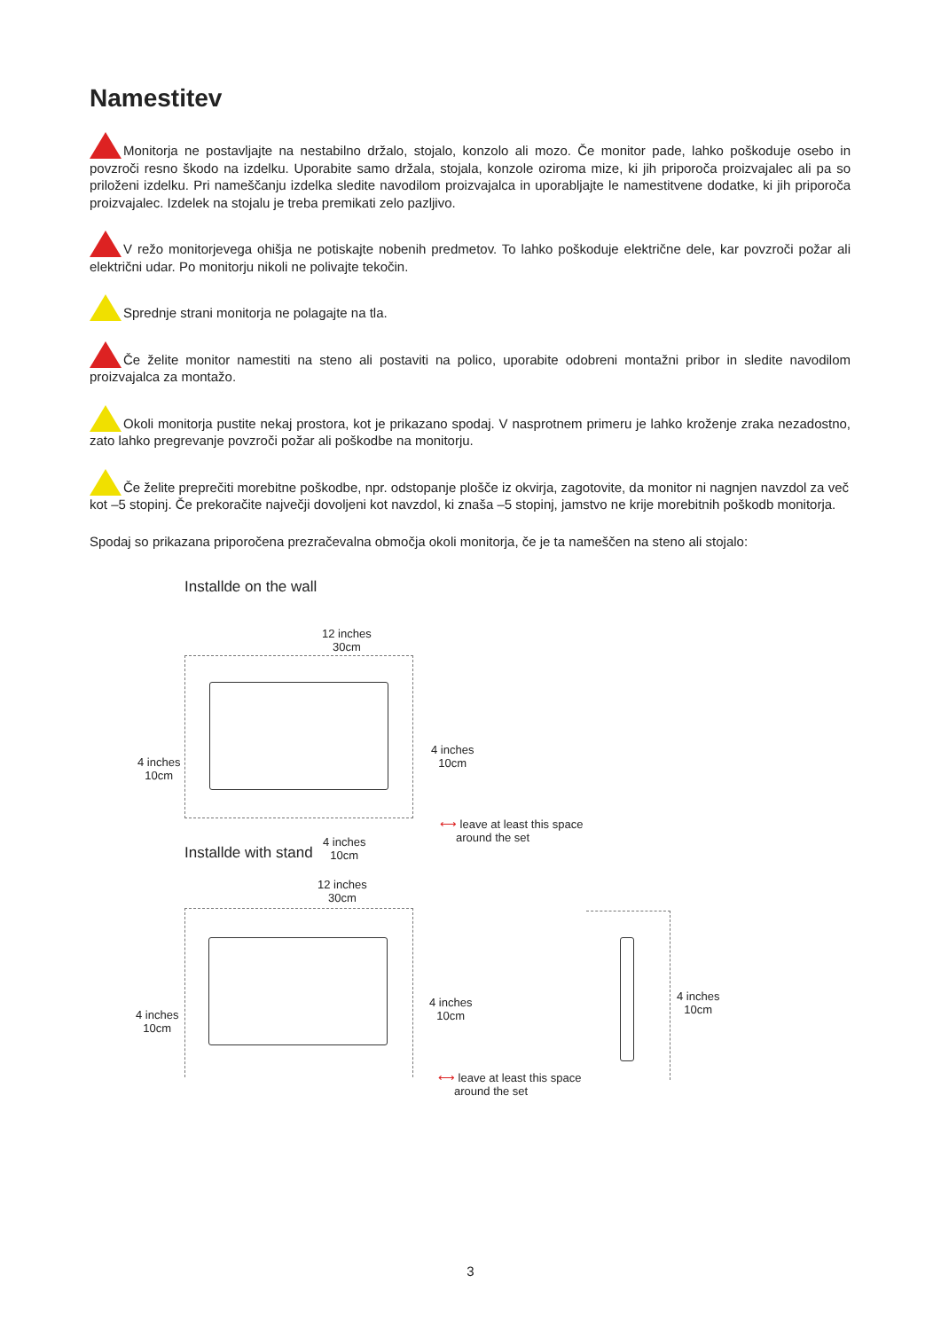Namestitev
Monitorja ne postavljajte na nestabilno držalo, stojalo, konzolo ali mozo. Če monitor pade, lahko poškoduje osebo in povzroči resno škodo na izdelku. Uporabite samo držala, stojala, konzole oziroma mize, ki jih priporoča proizvajalec ali pa so priloženi izdelku. Pri nameščanju izdelka sledite navodilom proizvajalca in uporabljajte le namestitvene dodatke, ki jih priporoča proizvajalec. Izdelek na stojalu je treba premikati zelo pazljivo.
V režo monitorjevega ohišja ne potiskajte nobenih predmetov. To lahko poškoduje električne dele, kar povzroči požar ali električni udar. Po monitorju nikoli ne polivajte tekočin.
Sprednje strani monitorja ne polagajte na tla.
Če želite monitor namestiti na steno ali postaviti na polico, uporabite odobreni montažni pribor in sledite navodilom proizvajalca za montažo.
Okoli monitorja pustite nekaj prostora, kot je prikazano spodaj. V nasprotnem primeru je lahko kroženje zraka nezadostno, zato lahko pregrevanje povzroči požar ali poškodbe na monitorju.
Če želite preprečiti morebitne poškodbe, npr. odstopanje plošče iz okvirja, zagotovite, da monitor ni nagnjen navzdol za več kot –5 stopinj. Če prekoračite največji dovoljeni kot navzdol, ki znaša –5 stopinj, jamstvo ne krije morebitnih poškodb monitorja.
Spodaj so prikazana priporočena prezračevalna območja okoli monitorja, če je ta nameščen na steno ali stojalo:
Installde on the wall
12 inches
30cm
4 inches
10cm
4 inches
10cm
⟷ leave at least this space
around the set
4 inches
10cm
Installde with stand
12 inches
30cm
4 inches
10cm
4 inches
10cm
⟷ leave at least this space
around the set
4 inches
10cm
3